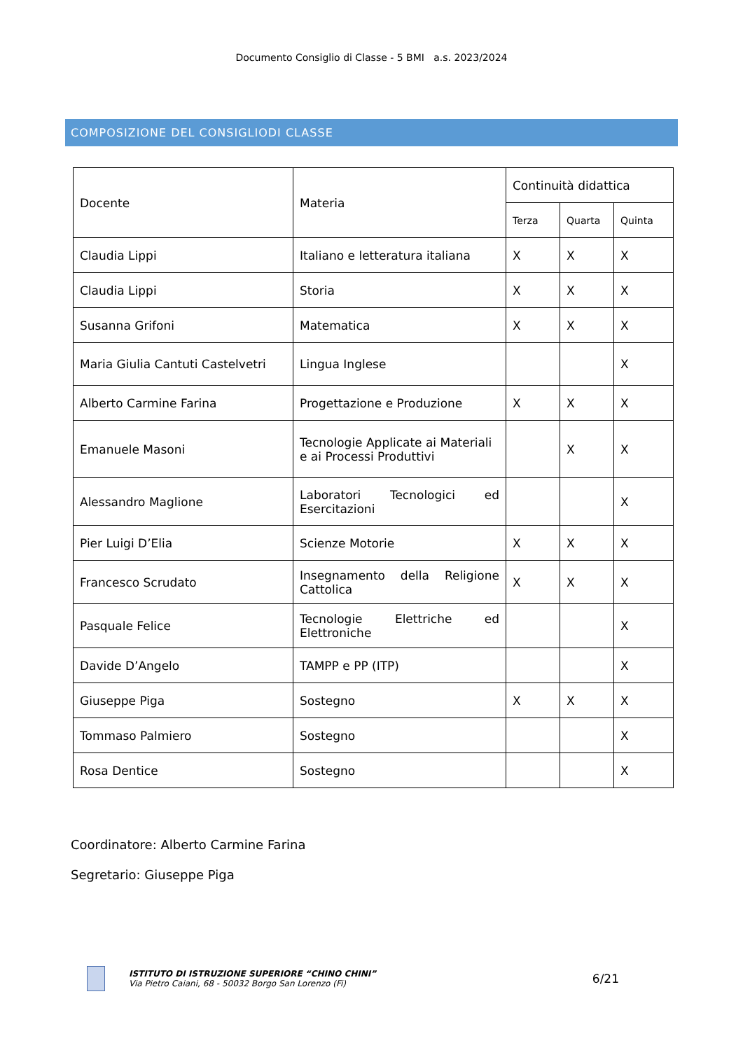Documento Consiglio di Classe - 5 BMI a.s. 2023/2024
COMPOSIZIONE DEL CONSIGLIODI CLASSE
| Docente | Materia | Continuità didattica | | |
| | | Terza | Quarta | Quinta |
| Claudia Lippi | Italiano e letteratura italiana | X | X | X |
| Claudia Lippi | Storia | X | X | X |
| Susanna Grifoni | Matematica | X | X | X |
| Maria Giulia Cantuti Castelvetri | Lingua Inglese | | | X |
| Alberto Carmine Farina | Progettazione e Produzione | X | X | X |
| Emanuele Masoni | Tecnologie Applicate ai Materiali e ai Processi Produttivi | | X | X |
| Alessandro Maglione | Laboratori Tecnologici ed Esercitazioni | | | X |
| Pier Luigi D’Elia | Scienze Motorie | X | X | X |
| Francesco Scrudato | Insegnamento della Religione Cattolica | X | X | X |
| Pasquale Felice | Tecnologie Elettriche ed Elettroniche | | | X |
| Davide D’Angelo | TAMPP e PP (ITP) | | | X |
| Giuseppe Piga | Sostegno | X | X | X |
| Tommaso Palmiero | Sostegno | | | X |
| Rosa Dentice | Sostegno | | | X |
Coordinatore: Alberto Carmine Farina
Segretario: Giuseppe Piga
ISTITUTO DI ISTRUZIONE SUPERIORE “CHINO CHINI”
Via Pietro Caiani, 68 - 50032 Borgo San Lorenzo (Fi)
6/21